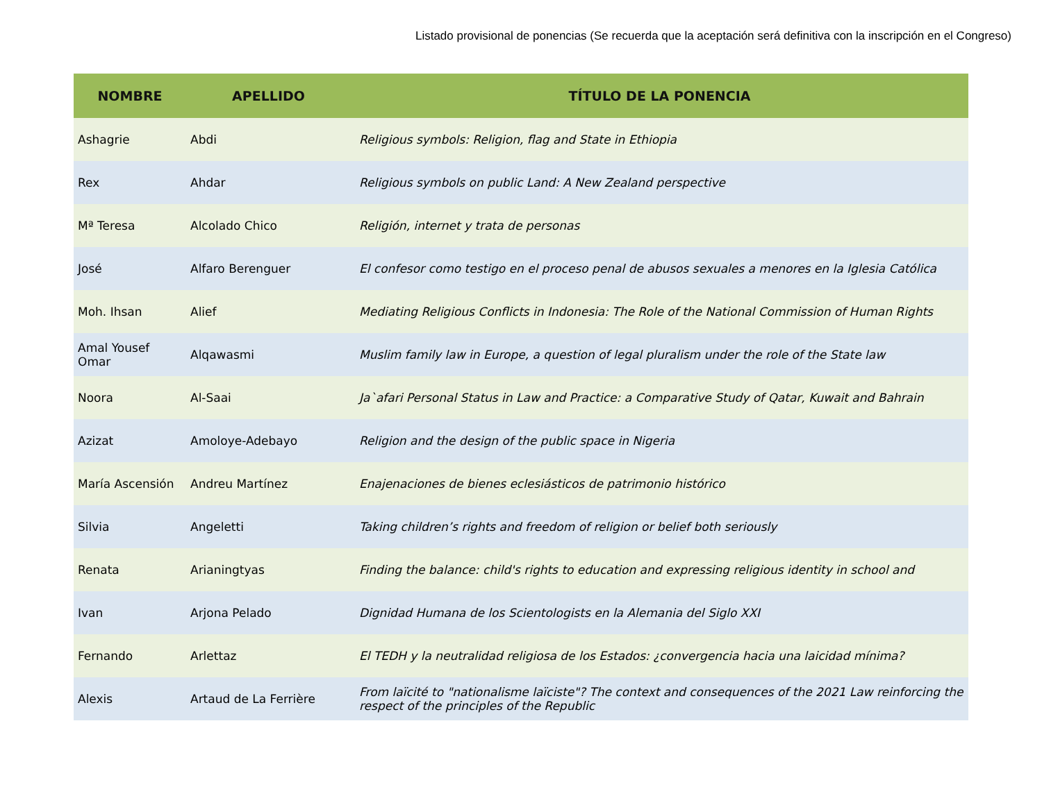Listado provisional de ponencias (Se recuerda que la aceptación será definitiva con la inscripción en el Congreso)
| NOMBRE | APELLIDO | TÍTULO DE LA PONENCIA |
| --- | --- | --- |
| Ashagrie | Abdi | Religious symbols: Religion, flag and State in Ethiopia |
| Rex | Ahdar | Religious symbols on public Land: A New Zealand perspective |
| Mª Teresa | Alcolado Chico | Religión, internet y trata de personas |
| José | Alfaro Berenguer | El confesor como testigo en el proceso penal de abusos sexuales a menores en la Iglesia Católica |
| Moh. Ihsan | Alief | Mediating Religious Conflicts in Indonesia: The Role of the National Commission of Human Rights |
| Amal Yousef Omar | Alqawasmi | Muslim family law in Europe, a question of legal pluralism under the role of the State law |
| Noora | Al-Saai | Ja`afari Personal Status in Law and Practice: a Comparative Study of Qatar, Kuwait and Bahrain |
| Azizat | Amoloye-Adebayo | Religion and the design of the public space in Nigeria |
| María Ascensión | Andreu Martínez | Enajenaciones de bienes eclesiásticos de patrimonio histórico |
| Silvia | Angeletti | Taking children’s rights and freedom of religion or belief both seriously |
| Renata | Arianingtyas | Finding the balance: child's rights to education and expressing religious identity in school and |
| Ivan | Arjona Pelado | Dignidad Humana de los Scientologists en la Alemania del Siglo XXI |
| Fernando | Arlettaz | El TEDH y la neutralidad religiosa de los Estados: ¿convergencia hacia una laicidad mínima? |
| Alexis | Artaud de La Ferrière | From laïcité to "nationalisme laïciste"? The context and consequences of the 2021 Law reinforcing the respect of the principles of the Republic |